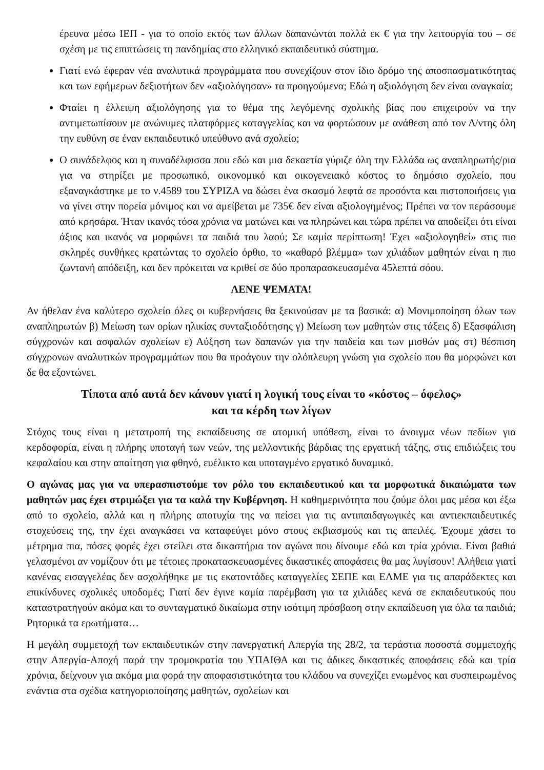έρευνα μέσω ΙΕΠ - για το οποίο εκτός των άλλων δαπανώνται πολλά εκ € για την λειτουργία του – σε σχέση με τις επιπτώσεις τη πανδημίας στο ελληνικό εκπαιδευτικό σύστημα.
Γιατί ενώ έφεραν νέα αναλυτικά προγράμματα που συνεχίζουν στον ίδιο δρόμο της αποσπασματικότητας και των εφήμερων δεξιοτήτων δεν «αξιολόγησαν» τα προηγούμενα; Εδώ η αξιολόγηση δεν είναι αναγκαία;
Φταίει η έλλειψη αξιολόγησης για το θέμα της λεγόμενης σχολικής βίας που επιχειρούν να την αντιμετωπίσουν με ανώνυμες πλατφόρμες καταγγελίας και να φορτώσουν με ανάθεση από τον Δ/ντης όλη την ευθύνη σε έναν εκπαιδευτικό υπεύθυνο ανά σχολείο;
Ο συνάδελφος και η συναδέλφισσα που εδώ και μια δεκαετία γύριζε όλη την Ελλάδα ως αναπληρωτής/ρια για να στηρίξει με προσωπικό, οικονομικό και οικογενειακό κόστος το δημόσιο σχολείο, που εξαναγκάστηκε με το ν.4589 του ΣΥΡΙΖΑ να δώσει ένα σκασμό λεφτά σε προσόντα και πιστοποιήσεις για να γίνει στην πορεία μόνιμος και να αμείβεται με 735€ δεν είναι αξιολογημένος; Πρέπει να τον περάσουμε από κρησάρα. Ήταν ικανός τόσα χρόνια να ματώνει και να πληρώνει και τώρα πρέπει να αποδείξει ότι είναι άξιος και ικανός να μορφώνει τα παιδιά του λαού; Σε καμία περίπτωση! Έχει «αξιολογηθεί» στις πιο σκληρές συνθήκες κρατώντας το σχολείο όρθιο, το «καθαρό βλέμμα» των χιλιάδων μαθητών είναι η πιο ζωντανή απόδειξη, και δεν πρόκειται να κριθεί σε δύο προπαρασκευασμένα 45λεπτά σόου.
ΛΕΝΕ ΨΕΜΑΤΑ!
Αν ήθελαν ένα καλύτερο σχολείο όλες οι κυβερνήσεις θα ξεκινούσαν με τα βασικά: α) Μονιμοποίηση όλων των αναπληρωτών β) Μείωση των ορίων ηλικίας συνταξιοδότησης γ) Μείωση των μαθητών στις τάξεις δ) Εξασφάλιση σύγχρονών και ασφαλών σχολείων ε) Αύξηση των δαπανών για την παιδεία και των μισθών μας στ) θέσπιση σύγχρονων αναλυτικών προγραμμάτων που θα προάγουν την ολόπλευρη γνώση για σχολείο που θα μορφώνει και δε θα εξοντώνει.
Τίποτα από αυτά δεν κάνουν γιατί η λογική τους είναι το «κόστος – όφελος»
και τα κέρδη των λίγων
Στόχος τους είναι η μετατροπή της εκπαίδευσης σε ατομική υπόθεση, είναι το άνοιγμα νέων πεδίων για κερδοφορία, είναι η πλήρης υποταγή των νεών, της μελλοντικής βάρδιας της εργατική τάξης, στις επιδιώξεις του κεφαλαίου και στην απαίτηση για φθηνό, ευέλικτο και υποταγμένο εργατικό δυναμικό.
Ο αγώνας μας για να υπερασπιστούμε τον ρόλο του εκπαιδευτικού και τα μορφωτικά δικαιώματα των μαθητών μας έχει στριμώξει για τα καλά την Κυβέρνηση. Η καθημερινότητα που ζούμε όλοι μας μέσα και έξω από το σχολείο, αλλά και η πλήρης αποτυχία της να πείσει για τις αντιπαιδαγωγικές και αντιεκπαιδευτικές στοχεύσεις της, την έχει αναγκάσει να καταφεύγει μόνο στους εκβιασμούς και τις απειλές. Έχουμε χάσει το μέτρημα πια, πόσες φορές έχει στείλει στα δικαστήρια τον αγώνα που δίνουμε εδώ και τρία χρόνια. Είναι βαθιά γελασμένοι αν νομίζουν ότι με τέτοιες προκατασκευασμένες δικαστικές αποφάσεις θα μας λυγίσουν! Αλήθεια γιατί κανένας εισαγγελέας δεν ασχολήθηκε με τις εκατοντάδες καταγγελίες ΣΕΠΕ και ΕΛΜΕ για τις απαράδεκτες και επικίνδυνες σχολικές υποδομές; Γιατί δεν έγινε καμία παρέμβαση για τα χιλιάδες κενά σε εκπαιδευτικούς που καταστρατηγούν ακόμα και το συνταγματικό δικαίωμα στην ισότιμη πρόσβαση στην εκπαίδευση για όλα τα παιδιά; Ρητορικά τα ερωτήματα…
Η μεγάλη συμμετοχή των εκπαιδευτικών στην πανεργατική Απεργία της 28/2, τα τεράστια ποσοστά συμμετοχής στην Απεργία-Αποχή παρά την τρομοκρατία του ΥΠΑΙΘΑ και τις άδικες δικαστικές αποφάσεις εδώ και τρία χρόνια, δείχνουν για ακόμα μια φορά την αποφασιστικότητα του κλάδου να συνεχίζει ενωμένος και συσπειρωμένος ενάντια στα σχέδια κατηγοριοποίησης μαθητών, σχολείων και